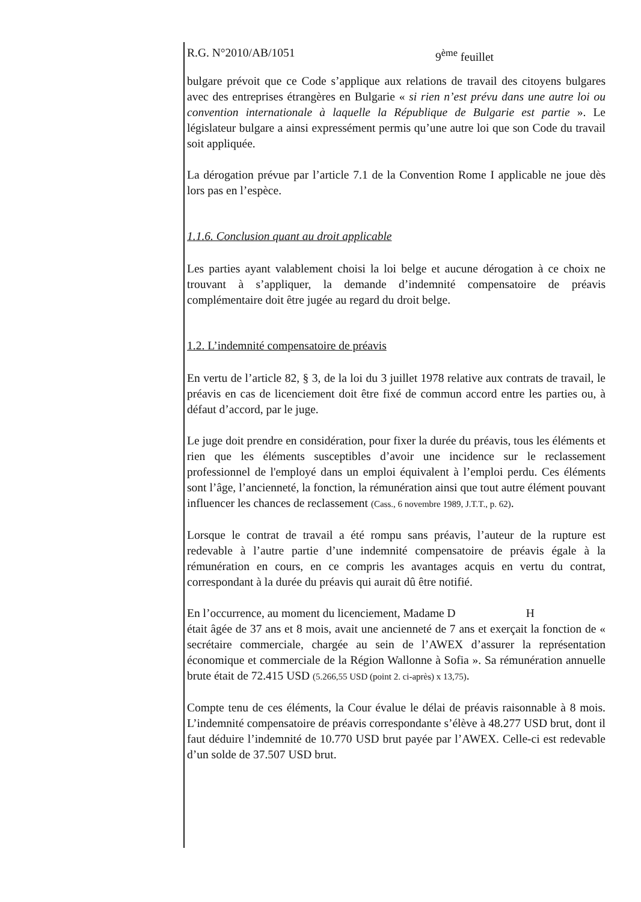R.G. N°2010/AB/1051 9<sup>ème</sup> feuillet
bulgare prévoit que ce Code s’applique aux relations de travail des citoyens bulgares avec des entreprises étrangères en Bulgarie « si rien n’est prévu dans une autre loi ou convention internationale à laquelle la République de Bulgarie est partie ». Le législateur bulgare a ainsi expressément permis qu’une autre loi que son Code du travail soit appliquée.
La dérogation prévue par l’article 7.1 de la Convention Rome I applicable ne joue dès lors pas en l’espèce.
1.1.6. Conclusion quant au droit applicable
Les parties ayant valablement choisi la loi belge et aucune dérogation à ce choix ne trouvant à s’appliquer, la demande d’indemnité compensatoire de préavis complémentaire doit être jugée au regard du droit belge.
1.2. L’indemnité compensatoire de préavis
En vertu de l’article 82, § 3, de la loi du 3 juillet 1978 relative aux contrats de travail, le préavis en cas de licenciement doit être fixé de commun accord entre les parties ou, à défaut d’accord, par le juge.
Le juge doit prendre en considération, pour fixer la durée du préavis, tous les éléments et rien que les éléments susceptibles d’avoir une incidence sur le reclassement professionnel de l'employé dans un emploi équivalent à l’emploi perdu. Ces éléments sont l’âge, l’ancienneté, la fonction, la rémunération ainsi que tout autre élément pouvant influencer les chances de reclassement (Cass., 6 novembre 1989, J.T.T., p. 62).
Lorsque le contrat de travail a été rompu sans préavis, l’auteur de la rupture est redevable à l’autre partie d’une indemnité compensatoire de préavis égale à la rémunération en cours, en ce compris les avantages acquis en vertu du contrat, correspondant à la durée du préavis qui aurait dû être notifié.
En l’occurrence, au moment du licenciement, Madame D H
était âgée de 37 ans et 8 mois, avait une ancienneté de 7 ans et exerçait la fonction de « secrétaire commerciale, chargée au sein de l’AWEX d’assurer la représentation économique et commerciale de la Région Wallonne à Sofia ». Sa rémunération annuelle brute était de 72.415 USD (5.266,55 USD (point 2. ci-après) x 13,75).
Compte tenu de ces éléments, la Cour évalue le délai de préavis raisonnable à 8 mois. L’indemnité compensatoire de préavis correspondante s’élève à 48.277 USD brut, dont il faut déduire l’indemnité de 10.770 USD brut payée par l’AWEX. Celle-ci est redevable d’un solde de 37.507 USD brut.